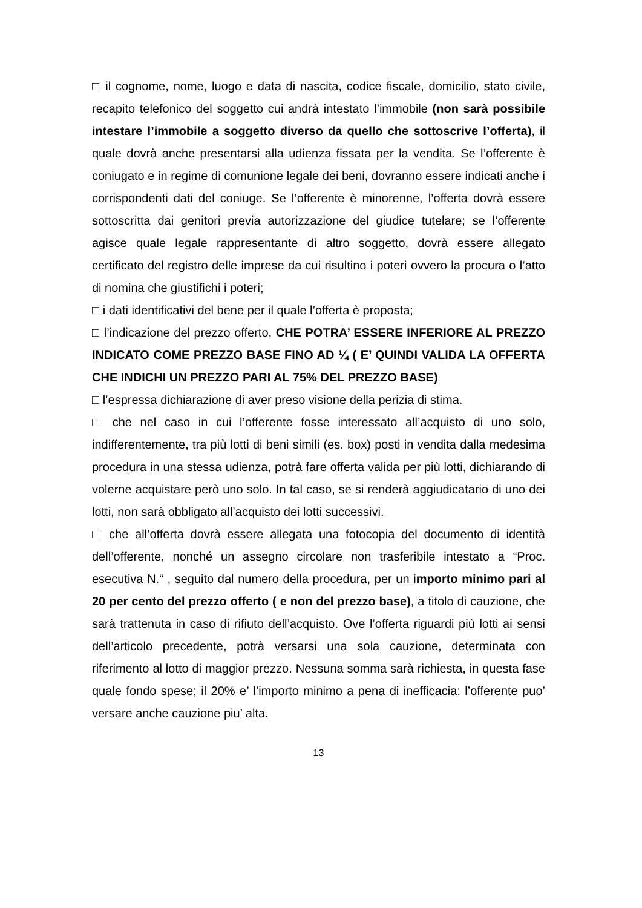□ il cognome, nome, luogo e data di nascita, codice fiscale, domicilio, stato civile, recapito telefonico del soggetto cui andrà intestato l’immobile (non sarà possibile intestare l’immobile a soggetto diverso da quello che sottoscrive l’offerta), il quale dovrà anche presentarsi alla udienza fissata per la vendita. Se l’offerente è coniugato e in regime di comunione legale dei beni, dovranno essere indicati anche i corrispondenti dati del coniuge. Se l’offerente è minorenne, l’offerta dovrà essere sottoscritta dai genitori previa autorizzazione del giudice tutelare; se l’offerente agisce quale legale rappresentante di altro soggetto, dovrà essere allegato certificato del registro delle imprese da cui risultino i poteri ovvero la procura o l’atto di nomina che giustifichi i poteri;
□ i dati identificativi del bene per il quale l’offerta è proposta;
□ l’indicazione del prezzo offerto, CHE POTRA’ ESSERE INFERIORE AL PREZZO INDICATO COME PREZZO BASE FINO AD ¼ ( E’ QUINDI VALIDA LA OFFERTA CHE INDICHI UN PREZZO PARI AL 75% DEL PREZZO BASE)
□ l’espressa dichiarazione di aver preso visione della perizia di stima.
□ che nel caso in cui l’offerente fosse interessato all’acquisto di uno solo, indifferentemente, tra più lotti di beni simili (es. box) posti in vendita dalla medesima procedura in una stessa udienza, potrà fare offerta valida per più lotti, dichiarando di volerne acquistare però uno solo. In tal caso, se si renderà aggiudicatario di uno dei lotti, non sarà obbligato all’acquisto dei lotti successivi.
□ che all’offerta dovrà essere allegata una fotocopia del documento di identità dell’offerente, nonché un assegno circolare non trasferibile intestato a “Proc. esecutiva N.“ , seguito dal numero della procedura, per un importo minimo pari al 20 per cento del prezzo offerto ( e non del prezzo base), a titolo di cauzione, che sarà trattenuta in caso di rifiuto dell’acquisto. Ove l’offerta riguardi più lotti ai sensi dell’articolo precedente, potrà versarsi una sola cauzione, determinata con riferimento al lotto di maggior prezzo. Nessuna somma sarà richiesta, in questa fase quale fondo spese; il 20% e’ l’importo minimo a pena di inefficacia: l’offerente puo’ versare anche cauzione piu’ alta.
13